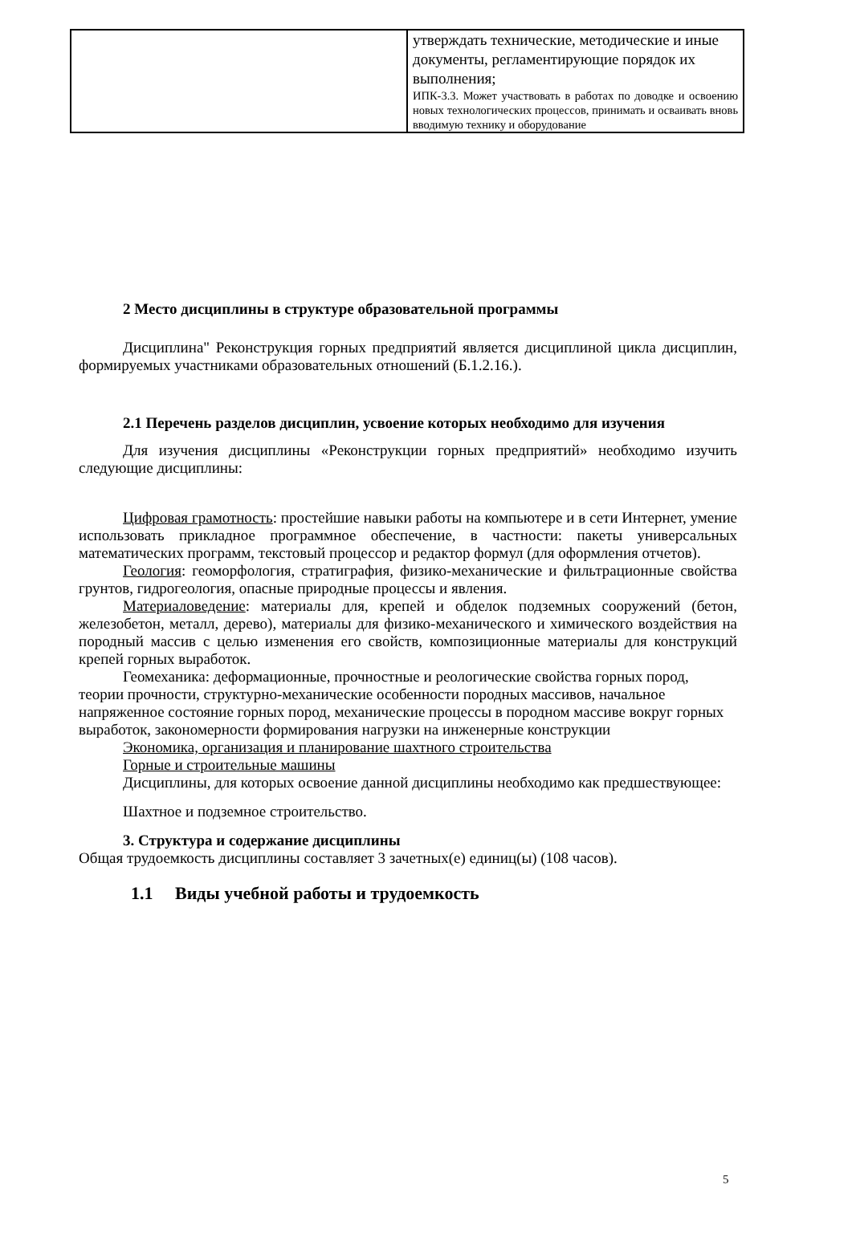| | утверждать технические, методические и иные документы, регламентирующие порядок их выполнения; ИПК-3.3. Может участвовать в работах по доводке и освоению новых технологических процессов, принимать и осваивать вновь вводимую технику и оборудование |
2 Место дисциплины в структуре образовательной программы
Дисциплина" Реконструкция горных предприятий является дисциплиной цикла дисциплин, формируемых участниками образовательных отношений (Б.1.2.16.).
2.1 Перечень разделов дисциплин, усвоение которых необходимо для изучения
Для изучения дисциплины «Реконструкции горных предприятий» необходимо изучить следующие дисциплины:
Цифровая грамотность: простейшие навыки работы на компьютере и в сети Интернет, умение использовать прикладное программное обеспечение, в частности: пакеты универсальных математических программ, текстовый процессор и редактор формул (для оформления отчетов).
Геология: геоморфология, стратиграфия, физико-механические и фильтрационные свойства грунтов, гидрогеология, опасные природные процессы и явления.
Материаловедение: материалы для, крепей и обделок подземных сооружений (бетон, железобетон, металл, дерево), материалы для физико-механического и химического воздействия на породный массив с целью изменения его свойств, композиционные материалы для конструкций крепей горных выработок.
Геомеханика: деформационные, прочностные и реологические свойства горных пород, теории прочности, структурно-механические особенности породных массивов, начальное напряженное состояние горных пород, механические процессы в породном массиве вокруг горных выработок, закономерности формирования нагрузки на инженерные конструкции
Экономика, организация и планирование шахтного строительства
Горные и строительные машины
Дисциплины, для которых освоение данной дисциплины необходимо как предшествующее:
Шахтное и подземное строительство.
3. Структура и содержание дисциплины
Общая трудоемкость дисциплины составляет 3 зачетных(е) единиц(ы) (108 часов).
1.1 Виды учебной работы и трудоемкость
5